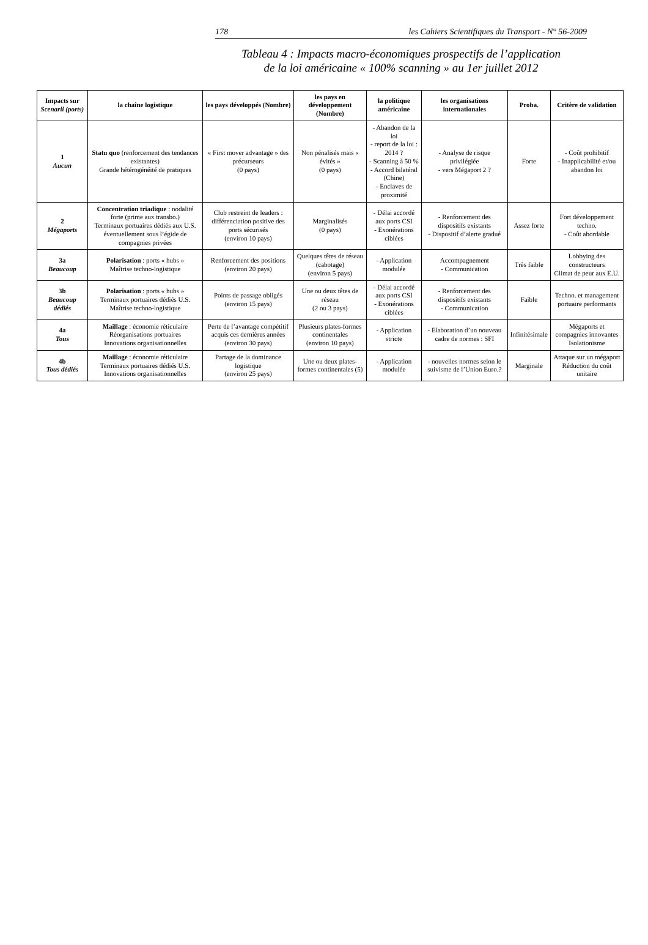178 les Cahiers Scientifiques du Transport - N° 56-2009
Tableau 4 : Impacts macro-économiques prospectifs de l’application
de la loi américaine « 100% scanning » au 1er juillet 2012
| Impacts sur Scenarii (ports) | la chaîne logistique | les pays développés (Nombre) | les pays en développement (Nombre) | la politique américaine | les organisations internationales | Proba. | Critère de validation |
| --- | --- | --- | --- | --- | --- | --- | --- |
| 1 Aucun | Statu quo (renforcement des tendances existantes) Grande hétérogénéité de pratiques | « First mover advantage » des précurseurs (0 pays) | Non pénalisés mais « évités » (0 pays) | - Abandon de la loi - report de la loi : 2014 ? - Scanning à 50 % - Accord bilatéral (Chine) - Enclaves de proximité | - Analyse de risque privilégiée - vers Mégaport 2 ? | Forte | - Coût prohibitif - Inapplicabilité et/ou abandon loi |
| 2 Mégaports | Concentration triadique : nodalité forte (prime aux transbo.) Terminaux portuaires dédiés aux U.S. éventuellement sous l’égide de compagnies privées | Club restreint de leaders : différenciation positive des ports sécurisés (environ 10 pays) | Marginalisés (0 pays) | - Délai accordé aux ports CSI - Exonérations ciblées | - Renforcement des dispositifs existants - Dispositif d’alerte gradué | Assez forte | Fort développement techno. - Coût abordable |
| 3a Beaucoup | Polarisation : ports « hubs » Maîtrise techno-logistique | Renforcement des positions (environ 20 pays) | Quelques têtes de réseau (cabotage) (environ 5 pays) | - Application modulée | Accompagnement - Communication | Très faible | Lobbying des constructeurs Climat de peur aux E.U. |
| 3b Beaucoup dédiés | Polarisation : ports « hubs » Terminaux portuaires dédiés U.S. Maîtrise techno-logistique | Points de passage obligés (environ 15 pays) | Une ou deux têtes de réseau (2 ou 3 pays) | - Délai accordé aux ports CSI - Exonérations ciblées | - Renforcement des dispositifs existants - Communication | Faible | Techno. et management portuaire performants |
| 4a Tous | Maillage : économie réticulaire Réorganisations portuaires Innovations organisationnelles | Perte de l’avantage compétitif acquis ces dernières années (environ 30 pays) | Plusieurs plates-formes continentales (environ 10 pays) | - Application stricte | - Elaboration d’un nouveau cadre de normes : SFI | Infinitésimale | Mégaports et compagnies innovantes Isolationisme |
| 4b Tous dédiés | Maillage : économie réticulaire Terminaux portuaires dédiés U.S. Innovations organisationnelles | Partage de la dominance logistique (environ 25 pays) | Une ou deux plates-formes continentales (5) | - Application modulée | - nouvelles normes selon le suivisme de l’Union Euro.? | Marginale | Attaque sur un mégaport Réduction du coût unitaire |